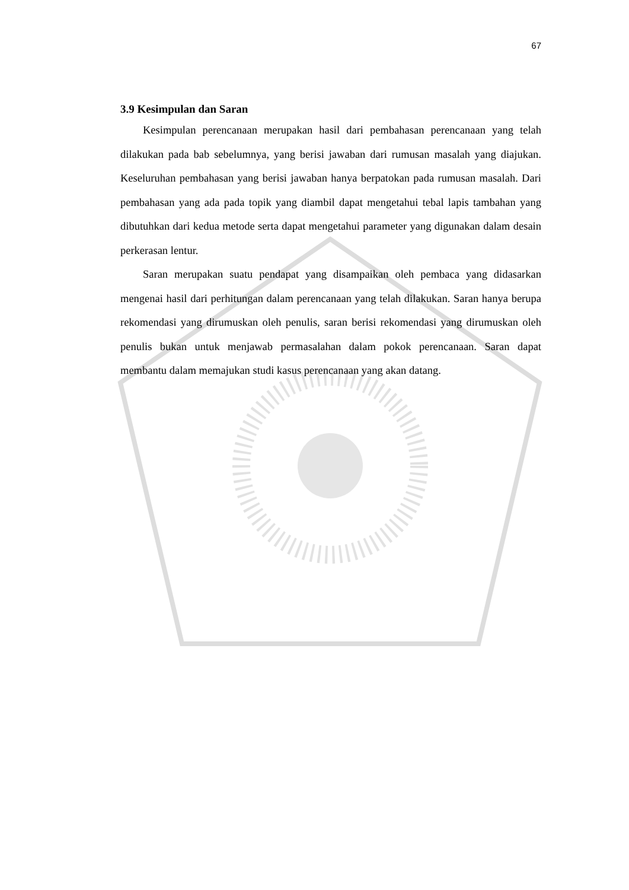67
3.9 Kesimpulan dan Saran
Kesimpulan perencanaan merupakan hasil dari pembahasan perencanaan yang telah dilakukan pada bab sebelumnya, yang berisi jawaban dari rumusan masalah yang diajukan. Keseluruhan pembahasan yang berisi jawaban hanya berpatokan pada rumusan masalah. Dari pembahasan yang ada pada topik yang diambil dapat mengetahui tebal lapis tambahan yang dibutuhkan dari kedua metode serta dapat mengetahui parameter yang digunakan dalam desain perkerasan lentur.
Saran merupakan suatu pendapat yang disampaikan oleh pembaca yang didasarkan mengenai hasil dari perhitungan dalam perencanaan yang telah dilakukan. Saran hanya berupa rekomendasi yang dirumuskan oleh penulis, saran berisi rekomendasi yang dirumuskan oleh penulis bukan untuk menjawab permasalahan dalam pokok perencanaan. Saran dapat membantu dalam memajukan studi kasus perencanaan yang akan datang.